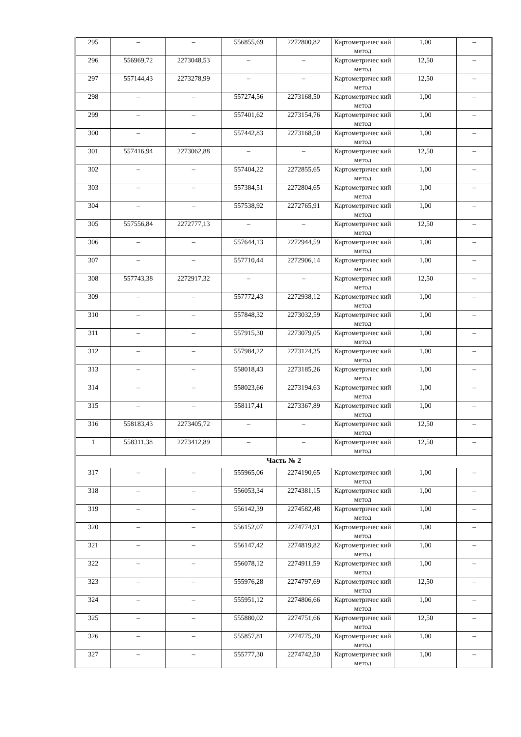| 295 | – | – | 556855,69 | 2272800,82 | Картометричес кий метод | 1,00 | – |
| 296 | 556969,72 | 2273048,53 | – | – | Картометричес кий метод | 12,50 | – |
| 297 | 557144,43 | 2273278,99 | – | – | Картометричес кий метод | 12,50 | – |
| 298 | – | – | 557274,56 | 2273168,50 | Картометричес кий метод | 1,00 | – |
| 299 | – | – | 557401,62 | 2273154,76 | Картометричес кий метод | 1,00 | – |
| 300 | – | – | 557442,83 | 2273168,50 | Картометричес кий метод | 1,00 | – |
| 301 | 557416,94 | 2273062,88 | – | – | Картометричес кий метод | 12,50 | – |
| 302 | – | – | 557404,22 | 2272855,65 | Картометричес кий метод | 1,00 | – |
| 303 | – | – | 557384,51 | 2272804,65 | Картометричес кий метод | 1,00 | – |
| 304 | – | – | 557538,92 | 2272765,91 | Картометричес кий метод | 1,00 | – |
| 305 | 557556,84 | 2272777,13 | – | – | Картометричес кий метод | 12,50 | – |
| 306 | – | – | 557644,13 | 2272944,59 | Картометричес кий метод | 1,00 | – |
| 307 | – | – | 557710,44 | 2272906,14 | Картометричес кий метод | 1,00 | – |
| 308 | 557743,38 | 2272917,32 | – | – | Картометричес кий метод | 12,50 | – |
| 309 | – | – | 557772,43 | 2272938,12 | Картометричес кий метод | 1,00 | – |
| 310 | – | – | 557848,32 | 2273032,59 | Картометричес кий метод | 1,00 | – |
| 311 | – | – | 557915,30 | 2273079,05 | Картометричес кий метод | 1,00 | – |
| 312 | – | – | 557984,22 | 2273124,35 | Картометричес кий метод | 1,00 | – |
| 313 | – | – | 558018,43 | 2273185,26 | Картометричес кий метод | 1,00 | – |
| 314 | – | – | 558023,66 | 2273194,63 | Картометричес кий метод | 1,00 | – |
| 315 | – | – | 558117,41 | 2273367,89 | Картометричес кий метод | 1,00 | – |
| 316 | 558183,43 | 2273405,72 | – | – | Картометричес кий метод | 12,50 | – |
| 1 | 558311,38 | 2273412,89 | – | – | Картометричес кий метод | 12,50 | – |
| Часть № 2 | | | | | | | |
| 317 | – | – | 555965,06 | 2274190,65 | Картометричес кий метод | 1,00 | – |
| 318 | – | – | 556053,34 | 2274381,15 | Картометричес кий метод | 1,00 | – |
| 319 | – | – | 556142,39 | 2274582,48 | Картометричес кий метод | 1,00 | – |
| 320 | – | – | 556152,07 | 2274774,91 | Картометричес кий метод | 1,00 | – |
| 321 | – | – | 556147,42 | 2274819,82 | Картометричес кий метод | 1,00 | – |
| 322 | – | – | 556078,12 | 2274911,59 | Картометричес кий метод | 1,00 | – |
| 323 | – | – | 555976,28 | 2274797,69 | Картометричес кий метод | 12,50 | – |
| 324 | – | – | 555951,12 | 2274806,66 | Картометричес кий метод | 1,00 | – |
| 325 | – | – | 555880,02 | 2274751,66 | Картометричес кий метод | 12,50 | – |
| 326 | – | – | 555857,81 | 2274775,30 | Картометричес кий метод | 1,00 | – |
| 327 | – | – | 555777,30 | 2274742,50 | Картометричес кий метод | 1,00 | – |